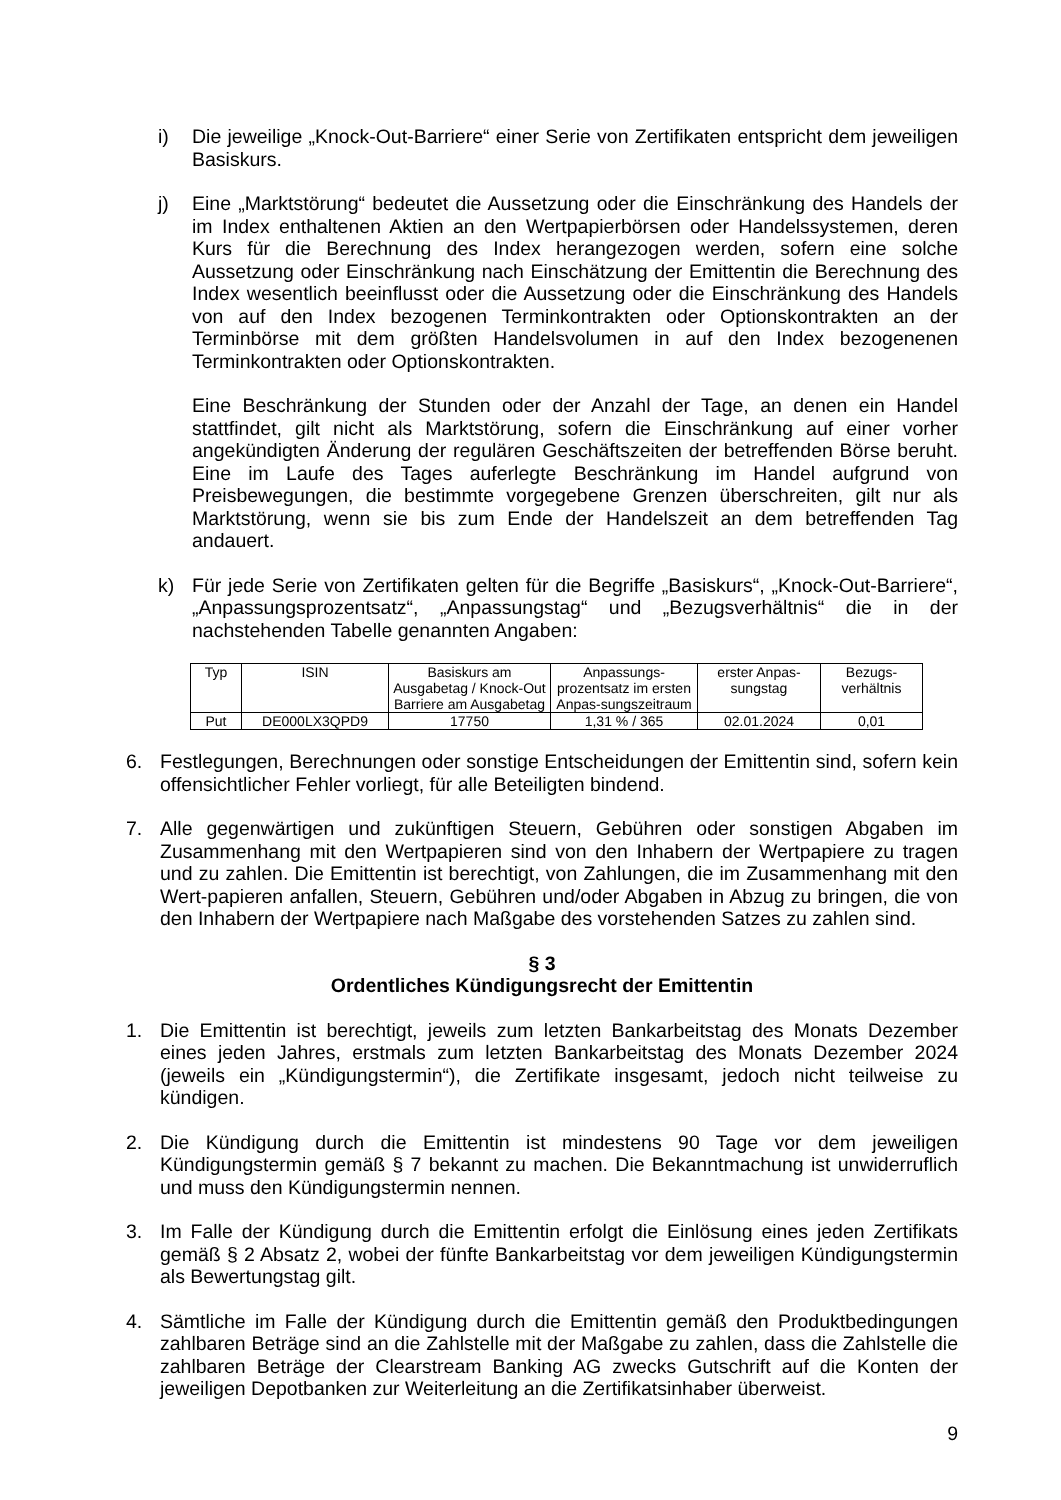i) Die jeweilige „Knock-Out-Barriere“ einer Serie von Zertifikaten entspricht dem jeweiligen Basiskurs.
j) Eine „Marktstörung“ bedeutet die Aussetzung oder die Einschränkung des Handels der im Index enthaltenen Aktien an den Wertpapierbörsen oder Handelssystemen, deren Kurs für die Berechnung des Index herangezogen werden, sofern eine solche Aussetzung oder Einschränkung nach Einschätzung der Emittentin die Berechnung des Index wesentlich beeinflusst oder die Aussetzung oder die Einschränkung des Handels von auf den Index bezogenen Terminkontrakten oder Optionskontrakten an der Terminbörse mit dem größten Handelsvolumen in auf den Index bezogenenen Terminkontrakten oder Optionskontrakten.
Eine Beschränkung der Stunden oder der Anzahl der Tage, an denen ein Handel stattfindet, gilt nicht als Marktstörung, sofern die Einschränkung auf einer vorher angekündigten Änderung der regulären Geschäftszeiten der betreffenden Börse beruht. Eine im Laufe des Tages auferlegte Beschränkung im Handel aufgrund von Preisbewegungen, die bestimmte vorgegebene Grenzen überschreiten, gilt nur als Marktstörung, wenn sie bis zum Ende der Handelszeit an dem betreffenden Tag andauert.
k) Für jede Serie von Zertifikaten gelten für die Begriffe „Basiskurs“, „Knock-Out-Barriere“, „Anpassungsprozentsatz“, „Anpassungstag“ und „Bezugsverhältnis“ die in der nachstehenden Tabelle genannten Angaben:
| Typ | ISIN | Basiskurs am Ausgabetag / Knock-Out Barriere am Ausgabetag | Anpassungs-prozentsatz im ersten Anpas-sungszeitraum | erster Anpas-sungstag | Bezugs-verhältnis |
| --- | --- | --- | --- | --- | --- |
| Put | DE000LX3QPD9 | 17750 | 1,31 % / 365 | 02.01.2024 | 0,01 |
6. Festlegungen, Berechnungen oder sonstige Entscheidungen der Emittentin sind, sofern kein offensichtlicher Fehler vorliegt, für alle Beteiligten bindend.
7. Alle gegenwärtigen und zukünftigen Steuern, Gebühren oder sonstigen Abgaben im Zusammenhang mit den Wertpapieren sind von den Inhabern der Wertpapiere zu tragen und zu zahlen. Die Emittentin ist berechtigt, von Zahlungen, die im Zusammenhang mit den Wert-papieren anfallen, Steuern, Gebühren und/oder Abgaben in Abzug zu bringen, die von den Inhabern der Wertpapiere nach Maßgabe des vorstehenden Satzes zu zahlen sind.
§ 3
Ordentliches Kündigungsrecht der Emittentin
1. Die Emittentin ist berechtigt, jeweils zum letzten Bankarbeitstag des Monats Dezember eines jeden Jahres, erstmals zum letzten Bankarbeitstag des Monats Dezember 2024 (jeweils ein „Kündigungstermin“), die Zertifikate insgesamt, jedoch nicht teilweise zu kündigen.
2. Die Kündigung durch die Emittentin ist mindestens 90 Tage vor dem jeweiligen Kündigungstermin gemäß § 7 bekannt zu machen. Die Bekanntmachung ist unwiderruflich und muss den Kündigungstermin nennen.
3. Im Falle der Kündigung durch die Emittentin erfolgt die Einlösung eines jeden Zertifikats gemäß § 2 Absatz 2, wobei der fünfte Bankarbeitstag vor dem jeweiligen Kündigungstermin als Bewertungstag gilt.
4. Sämtliche im Falle der Kündigung durch die Emittentin gemäß den Produktbedingungen zahlbaren Beträge sind an die Zahlstelle mit der Maßgabe zu zahlen, dass die Zahlstelle die zahlbaren Beträge der Clearstream Banking AG zwecks Gutschrift auf die Konten der jeweiligen Depotbanken zur Weiterleitung an die Zertifikatsinhaber überweist.
9